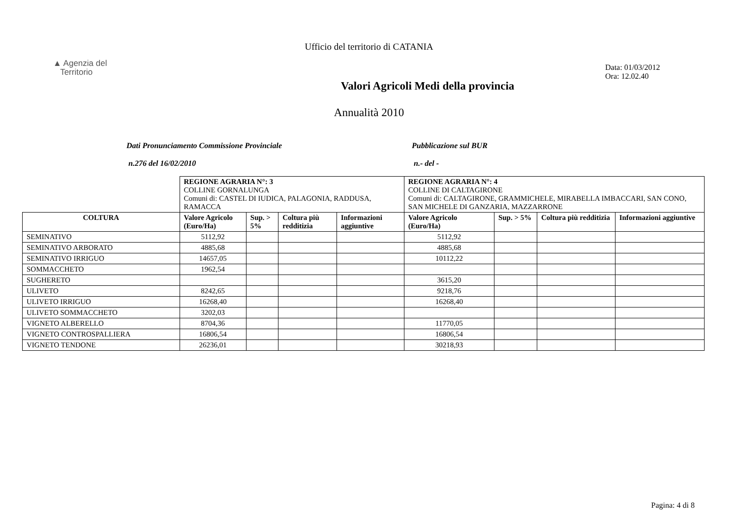Ufficio del territorio di CATANIA
▲ Agenzia del
Territorio
Valori Agricoli Medi della provincia
Data: 01/03/2012
Ora: 12.02.40
Annualità 2010
Dati Pronunciamento Commissione Provinciale
n.276 del 16/02/2010
Pubblicazione sul BUR
n.- del -
| | REGIONE AGRARIA N°: 3 COLLINE GORNALUNGA Comuni di: CASTEL DI IUDICA, PALAGONIA, RADDUSA, RAMACCA | | | | REGIONE AGRARIA N°: 4 COLLINE DI CALTAGIRONE Comuni di: CALTAGIRONE, GRAMMICHELE, MIRABELLA IMBACCARI, SAN CONO, SAN MICHELE DI GANZARIA, MAZZARRONE | | | |
| COLTURA | Valore Agricolo (Euro/Ha) | Sup. > 5% | Coltura più redditizia | Informazioni aggiuntive | Valore Agricolo (Euro/Ha) | Sup. > 5% | Coltura più redditizia | Informazioni aggiuntive |
| SEMINATIVO | 5112,92 | | | | 5112,92 | | | |
| SEMINATIVO ARBORATO | 4885,68 | | | | 4885,68 | | | |
| SEMINATIVO IRRIGUO | 14657,05 | | | | 10112,22 | | | |
| SOMMACCHETO | 1962,54 | | | | | | | |
| SUGHERETO | | | | | 3615,20 | | | |
| ULIVETO | 8242,65 | | | | 9218,76 | | | |
| ULIVETO IRRIGUO | 16268,40 | | | | 16268,40 | | | |
| ULIVETO SOMMACCHETO | 3202,03 | | | | | | | |
| VIGNETO ALBERELLO | 8704,36 | | | | 11770,05 | | | |
| VIGNETO CONTROSPALLIERA | 16806,54 | | | | 16806,54 | | | |
| VIGNETO TENDONE | 26236,01 | | | | 30218,93 | | | |
Pagina: 4 di 8